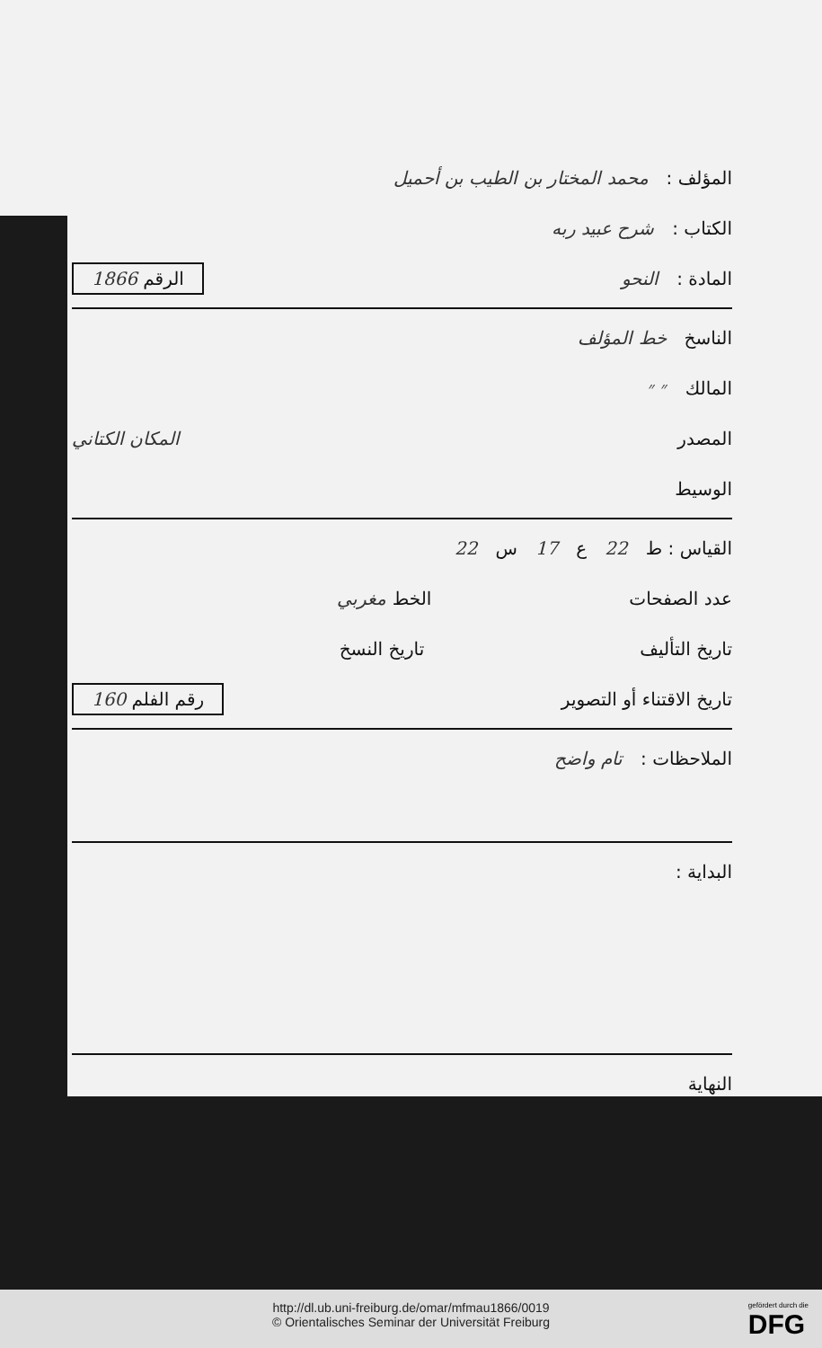المؤلف : محمد المختار بن الطيب بن أحميل
الكتاب : شرح عبيد ربه
المادة : النحو الرقم 1866
الناسخ خط المؤلف
المالك ״ ״
المصدر المكان الكتاني
الوسيط
القياس : ط 22 ع 17 س 22
عدد الصفحات الخط مغربي
تاريخ التأليف تاريخ النسخ
تاريخ الاقتناء أو التصوير رقم الفلم 160
الملاحظات : تام واضح
البداية :
النهاية
http://dl.ub.uni-freiburg.de/omar/mfmau1866/0019
© Orientalisches Seminar der Universität Freiburg
gefördert durch die
DFG